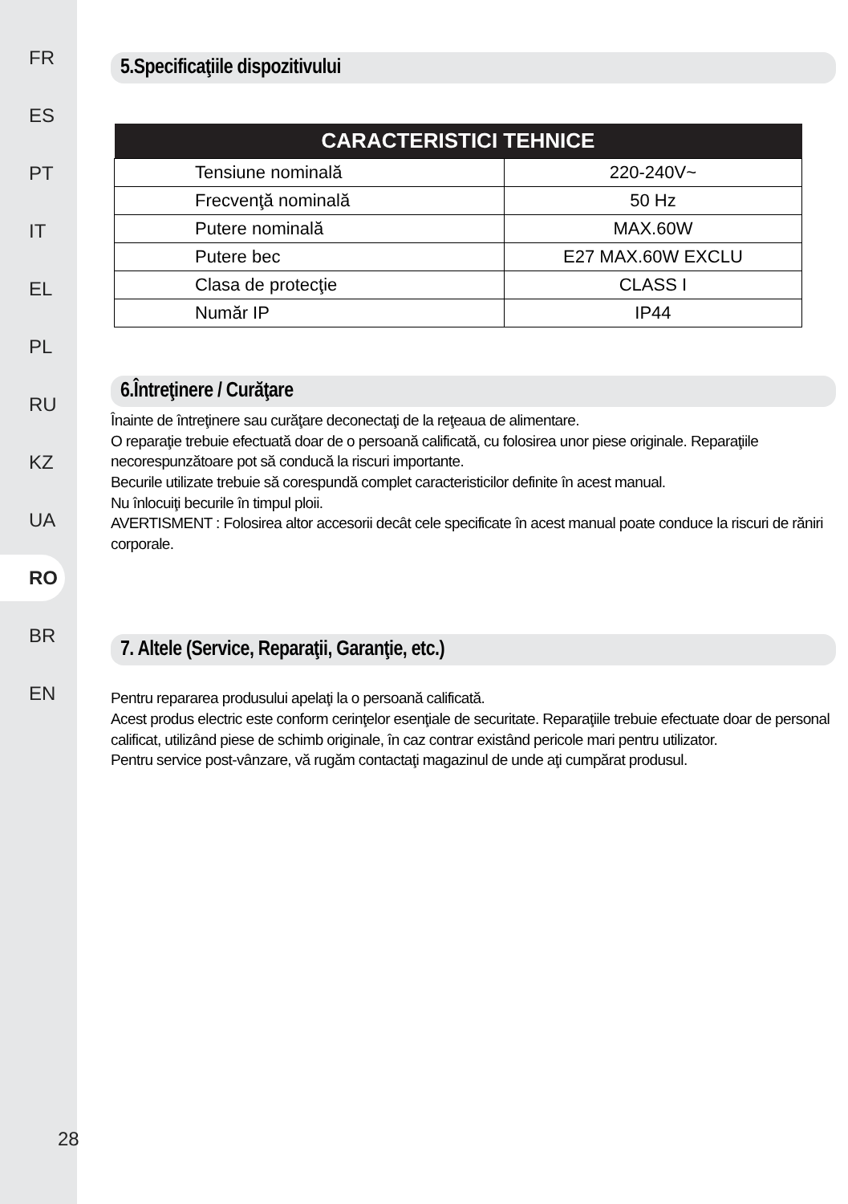FR
ES
PT
IT
EL
PL
RU
KZ
UA
RO
BR
EN
28
5.Specificaţiile dispozitivului
| CARACTERISTICI TEHNICE | |
| --- | --- |
| Tensiune nominală | 220-240V~ |
| Frecvenţă nominală | 50 Hz |
| Putere nominală | MAX.60W |
| Putere bec | E27 MAX.60W EXCLU |
| Clasa de protecţie | CLASS I |
| Număr IP | IP44 |
6.Întreţinere / Curăţare
Înainte de întreţinere sau curăţare deconectaţi de la reţeaua de alimentare.
O reparaţie trebuie efectuată doar de o persoană calificată, cu folosirea unor piese originale. Reparaţiile necorespunzătoare pot să conducă la riscuri importante.
Becurile utilizate trebuie să corespundă complet caracteristicilor definite în acest manual.
Nu înlocuiţi becurile în timpul ploii.
AVERTISMENT : Folosirea altor accesorii decât cele specificate în acest manual poate conduce la riscuri de răniri corporale.
7. Altele (Service, Reparaţii, Garanţie, etc.)
Pentru repararea produsului apelaţi la o persoană calificată.
Acest produs electric este conform cerinţelor esenţiale de securitate. Reparaţiile trebuie efectuate doar de personal calificat, utilizând piese de schimb originale, în caz contrar existând pericole mari pentru utilizator.
Pentru service post-vânzare, vă rugăm contactaţi magazinul de unde aţi cumpărat produsul.